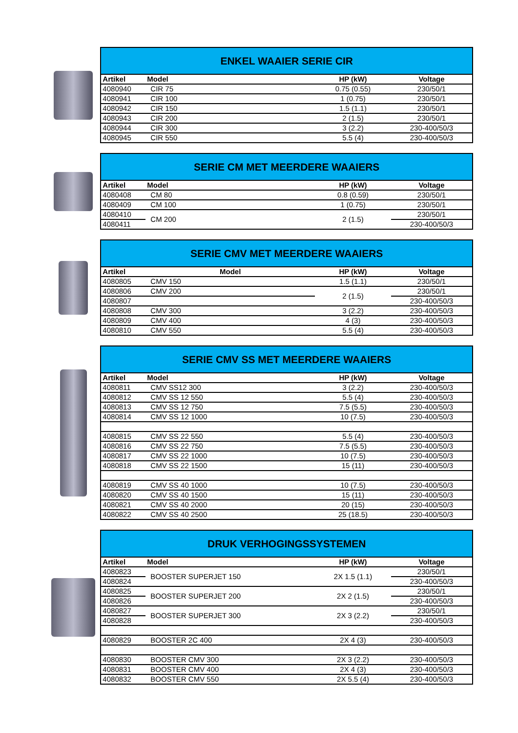| ENKEL WAAIER SERIE CIR | | | |
| --- | --- | --- | --- |
| Artikel | Model | HP (kW) | Voltage |
| 4080940 | CIR 75 | 0.75 (0.55) | 230/50/1 |
| 4080941 | CIR 100 | 1 (0.75) | 230/50/1 |
| 4080942 | CIR 150 | 1.5 (1.1) | 230/50/1 |
| 4080943 | CIR 200 | 2 (1.5) | 230/50/1 |
| 4080944 | CIR 300 | 3 (2.2) | 230-400/50/3 |
| 4080945 | CIR 550 | 5.5 (4) | 230-400/50/3 |
| SERIE CM MET MEERDERE WAAIERS | | | |
| --- | --- | --- | --- |
| Artikel | Model | HP (kW) | Voltage |
| 4080408 | CM 80 | 0.8 (0.59) | 230/50/1 |
| 4080409 | CM 100 | 1 (0.75) | 230/50/1 |
| 4080410 | CM 200 | 2 (1.5) | 230/50/1 |
| 4080411 | | | 230-400/50/3 |
| SERIE CMV MET MEERDERE WAAIERS | | | |
| --- | --- | --- | --- |
| Artikel | Model | HP (kW) | Voltage |
| 4080805 | CMV 150 | 1.5 (1.1) | 230/50/1 |
| 4080806 | CMV 200 | 2 (1.5) | 230/50/1 |
| 4080807 | | | 230-400/50/3 |
| 4080808 | CMV 300 | 3 (2.2) | 230-400/50/3 |
| 4080809 | CMV 400 | 4 (3) | 230-400/50/3 |
| 4080810 | CMV 550 | 5.5 (4) | 230-400/50/3 |
| SERIE CMV SS MET MEERDERE WAAIERS | | | |
| --- | --- | --- | --- |
| Artikel | Model | HP (kW) | Voltage |
| 4080811 | CMV SS12 300 | 3 (2.2) | 230-400/50/3 |
| 4080812 | CMV SS 12 550 | 5.5 (4) | 230-400/50/3 |
| 4080813 | CMV SS 12 750 | 7.5 (5.5) | 230-400/50/3 |
| 4080814 | CMV SS 12 1000 | 10 (7.5) | 230-400/50/3 |
| 4080815 | CMV SS 22 550 | 5.5 (4) | 230-400/50/3 |
| 4080816 | CMV SS 22 750 | 7.5 (5.5) | 230-400/50/3 |
| 4080817 | CMV SS 22 1000 | 10 (7.5) | 230-400/50/3 |
| 4080818 | CMV SS 22 1500 | 15 (11) | 230-400/50/3 |
| 4080819 | CMV SS 40 1000 | 10 (7.5) | 230-400/50/3 |
| 4080820 | CMV SS 40 1500 | 15 (11) | 230-400/50/3 |
| 4080821 | CMV SS 40 2000 | 20 (15) | 230-400/50/3 |
| 4080822 | CMV SS 40 2500 | 25 (18.5) | 230-400/50/3 |
| DRUK VERHOGINGSSYSTEMEN | | | |
| --- | --- | --- | --- |
| Artikel | Model | HP (kW) | Voltage |
| 4080823 | BOOSTER SUPERJET 150 | 2X 1.5 (1.1) | 230/50/1 |
| 4080824 | | | 230-400/50/3 |
| 4080825 | BOOSTER SUPERJET 200 | 2X 2 (1.5) | 230/50/1 |
| 4080826 | | | 230-400/50/3 |
| 4080827 | BOOSTER SUPERJET 300 | 2X 3 (2.2) | 230/50/1 |
| 4080828 | | | 230-400/50/3 |
| 4080829 | BOOSTER 2C 400 | 2X 4 (3) | 230-400/50/3 |
| 4080830 | BOOSTER CMV 300 | 2X 3 (2.2) | 230-400/50/3 |
| 4080831 | BOOSTER CMV 400 | 2X 4 (3) | 230-400/50/3 |
| 4080832 | BOOSTER CMV 550 | 2X 5.5 (4) | 230-400/50/3 |